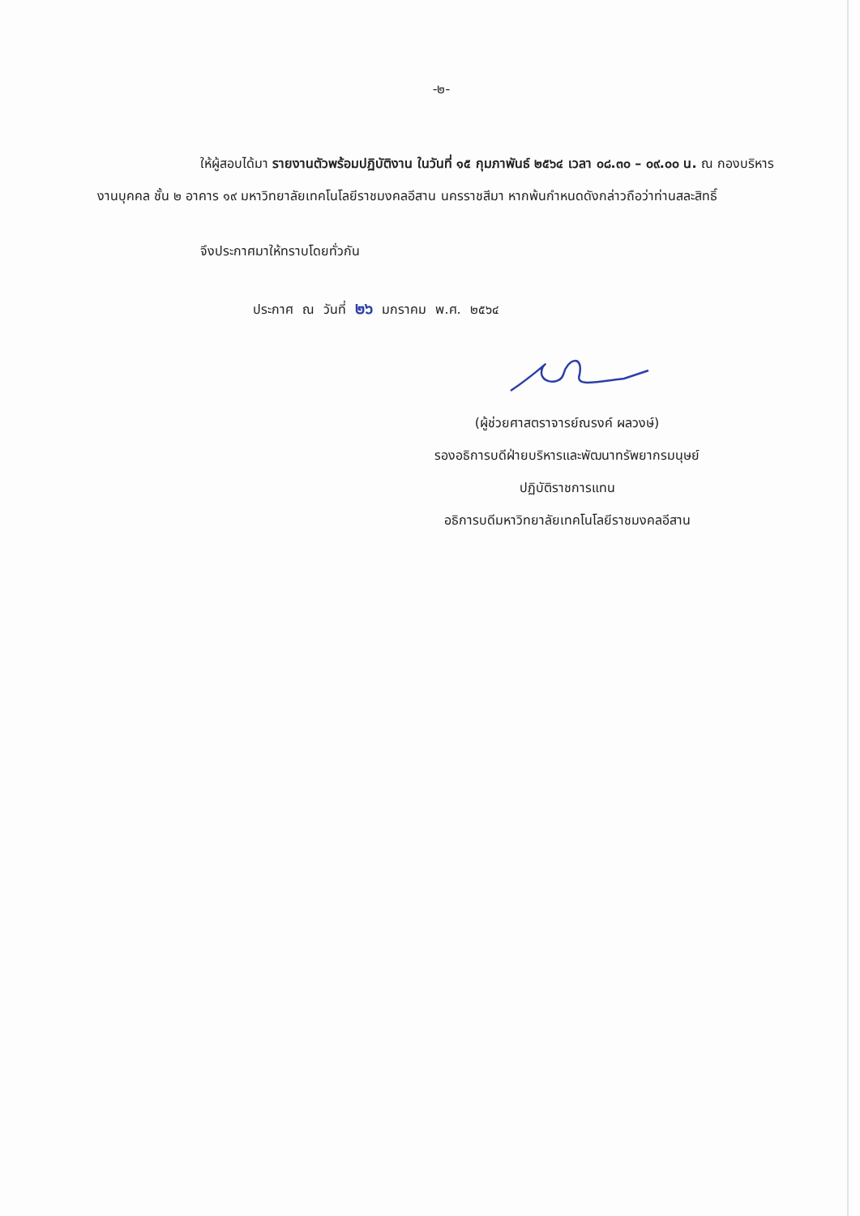-๒-
ให้ผู้สอบได้มา รายงานตัวพร้อมปฏิบัติงาน ในวันที่ ๑๕ กุมภาพันธ์ ๒๕๖๔ เวลา ๐๘.๓๐ – ๐๙.๐๐ น. ณ กองบริหารงานบุคคล ชั้น ๒ อาคาร ๑๙ มหาวิทยาลัยเทคโนโลยีราชมงคลอีสาน นครราชสีมา หากพ้นกำหนดดังกล่าวถือว่าท่านสละสิทธิ์
จึงประกาศมาให้ทราบโดยทั่วกัน
ประกาศ ณ วันที่ ๒๖ มกราคม พ.ศ. ๒๕๖๔
(ผู้ช่วยศาสตราจารย์ณรงค์ ผลวงษ์)
รองอธิการบดีฝ่ายบริหารและพัฒนาทรัพยากรมนุษย์
ปฏิบัติราชการแทน
อธิการบดีมหาวิทยาลัยเทคโนโลยีราชมงคลอีสาน